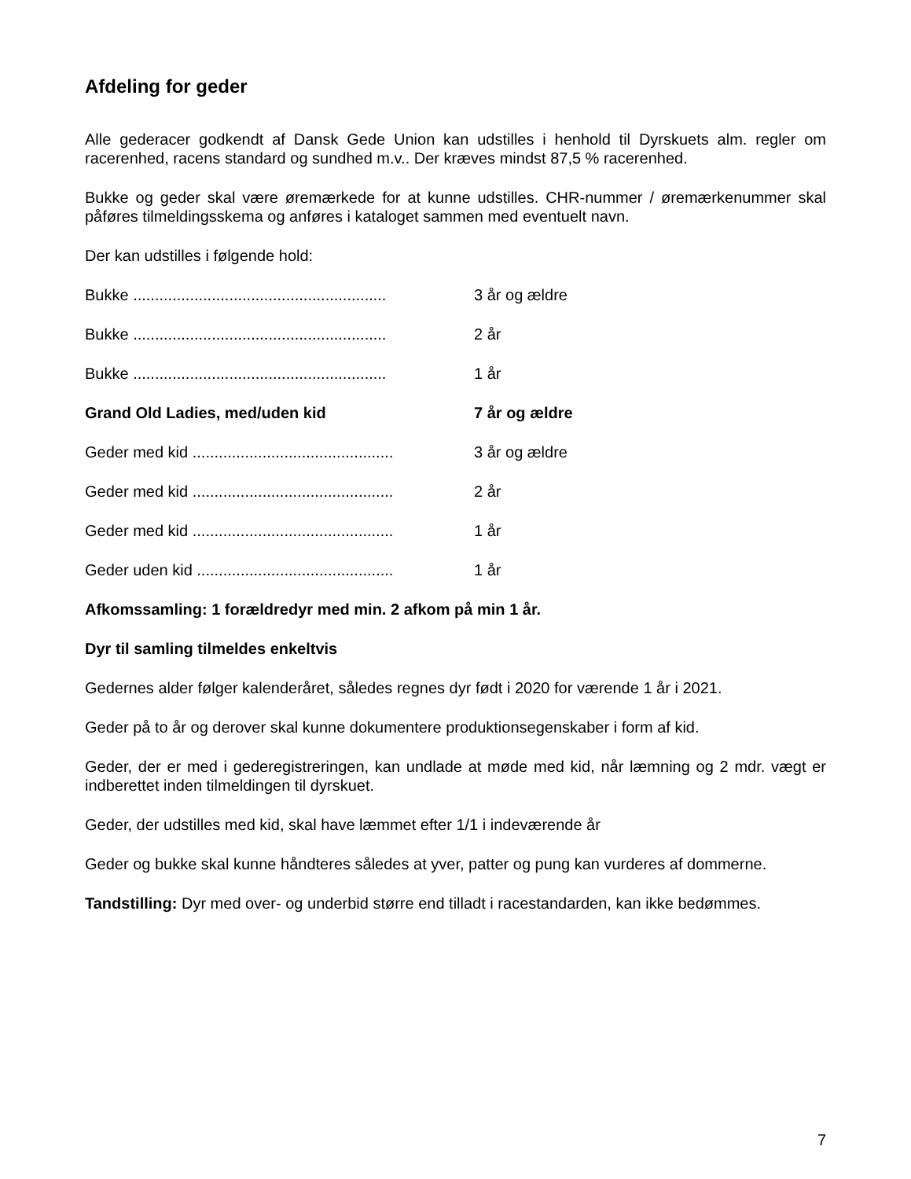Afdeling for geder
Alle gederacer godkendt af Dansk Gede Union kan udstilles i henhold til Dyrskuets alm. regler om racerenhed, racens standard og sundhed m.v.. Der kræves mindst 87,5 % racerenhed.
Bukke og geder skal være øremærkede for at kunne udstilles. CHR-nummer / øremærkenummer skal påføres tilmeldingsskema og anføres i kataloget sammen med eventuelt navn.
Der kan udstilles i følgende hold:
Bukke .......................................................... 3 år og ældre
Bukke .......................................................... 2 år
Bukke .......................................................... 1 år
Grand Old Ladies, med/uden kid 7 år og ældre
Geder med kid .............................................. 3 år og ældre
Geder med kid .............................................. 2 år
Geder med kid .............................................. 1 år
Geder uden kid ............................................. 1 år
Afkomssamling: 1 forældredyr med min. 2 afkom på min 1 år.
Dyr til samling tilmeldes enkeltvis
Gedernes alder følger kalenderåret, således regnes dyr født i 2020 for værende 1 år i 2021.
Geder på to år og derover skal kunne dokumentere produktionsegenskaber i form af kid.
Geder, der er med i gederegistreringen, kan undlade at møde med kid, når læmning og 2 mdr. vægt er indberettet inden tilmeldingen til dyrskuet.
Geder, der udstilles med kid, skal have læmmet efter 1/1 i indeværende år
Geder og bukke skal kunne håndteres således at yver, patter og pung kan vurderes af dommerne.
Tandstilling: Dyr med over- og underbid større end tilladt i racestandarden, kan ikke bedømmes.
7